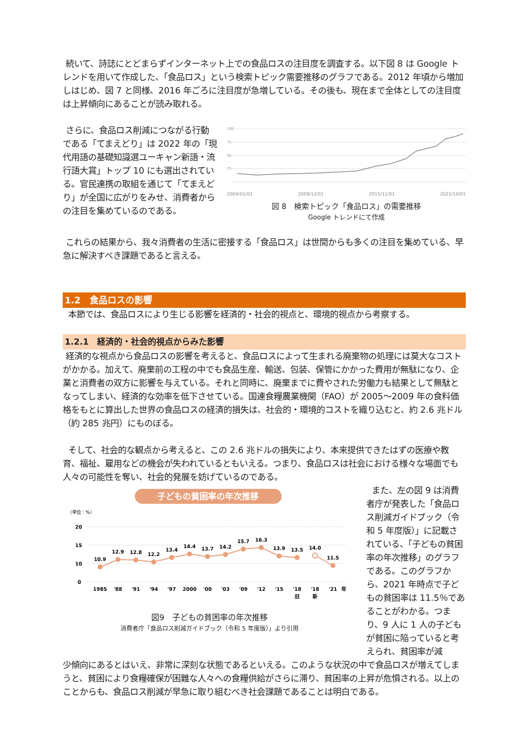続いて、詩誌にとどまらずインターネット上での食品ロスの注目度を調査する。以下図 8 は Google トレンドを用いて作成した、「食品ロス」という検索トピック需要推移のグラフである。2012 年頃から増加しはじめ、図 7 と同様、2016 年ごろに注目度が急増している。その後も、現在まで全体としての注目度は上昇傾向にあることが読み取れる。
さらに、食品ロス削減につながる行動である「てまえどり」は 2022 年の「現代用語の基礎知識選ユーキャン新語・流行語大賞」トップ 10 にも選出されている。官民連携の取組を通じて「てまえどり」が全国に広がりをみせ、消費者からの注目を集めているのである。
100
75
50
25
2004/01/01 2009/12/01 2015/11/01 2021/10/01
図 8　検索トピック「食品ロス」の需要推移
Google トレンドにて作成
これらの結果から、我々消費者の生活に密接する「食品ロス」は世間からも多くの注目を集めている、早急に解決すべき課題であると言える。
1.2　食品ロスの影響
本節では、食品ロスにより生じる影響を経済的・社会的視点と、環境的視点から考察する。
1.2.1　経済的・社会的視点からみた影響
経済的な視点から食品ロスの影響を考えると、食品ロスによって生まれる廃棄物の処理には莫大なコストがかかる。加えて、廃棄前の工程の中でも食品生産、輸送、包装、保管にかかった費用が無駄になり、企業と消費者の双方に影響を与えている。それと同時に、廃棄までに費やされた労働力も結果として無駄となってしまい、経済的な効率を低下させている。国連食糧農業機関（FAO）が 2005～2009 年の食料価格をもとに算出した世界の食品ロスの経済的損失は、社会的・環境的コストを織り込むと、約 2.6 兆ドル（約 285 兆円）にものぼる。
そして、社会的な観点から考えると、この 2.6 兆ドルの損失により、本来提供できたはずの医療や教育、福祉、雇用などの機会が失われているともいえる。つまり、食品ロスは社会における様々な場面でも人々の可能性を奪い、社会的発展を妨げているのである。
子どもの貧困率の年次推移
（単位：%）
20
15
10
0
10.9
12.9
12.8
12.2
13.4
14.4
13.7
14.2
15.7
16.3
13.9
13.5
14.0
11.5
1985
'88
'91
'94
'97
2000
'00
'03
'09
'12
'15
'18
'18
'21
年
旧
新
図9　子どもの貧困率の年次推移
消費者庁「食品ロス削減ガイドブック（令和 5 年度版）」より引用
また、左の図 9 は消費者庁が発表した「食品ロス削減ガイドブック（令和 5 年度版）」に記載されている、「子どもの貧困率の年次推移」のグラフである。このグラフから、2021 年時点で子どもの貧困率は 11.5％であることがわかる。つまり、9 人に 1 人の子どもが貧困に陥っていると考えられ、貧困率が減
少傾向にあるとはいえ、非常に深刻な状態であるといえる。このような状況の中で食品ロスが増えてしまうと、貧困により食糧確保が困難な人々への食糧供給がさらに滞り、貧困率の上昇が危惧される。以上のことからも、食品ロス削減が早急に取り組むべき社会課題であることは明白である。